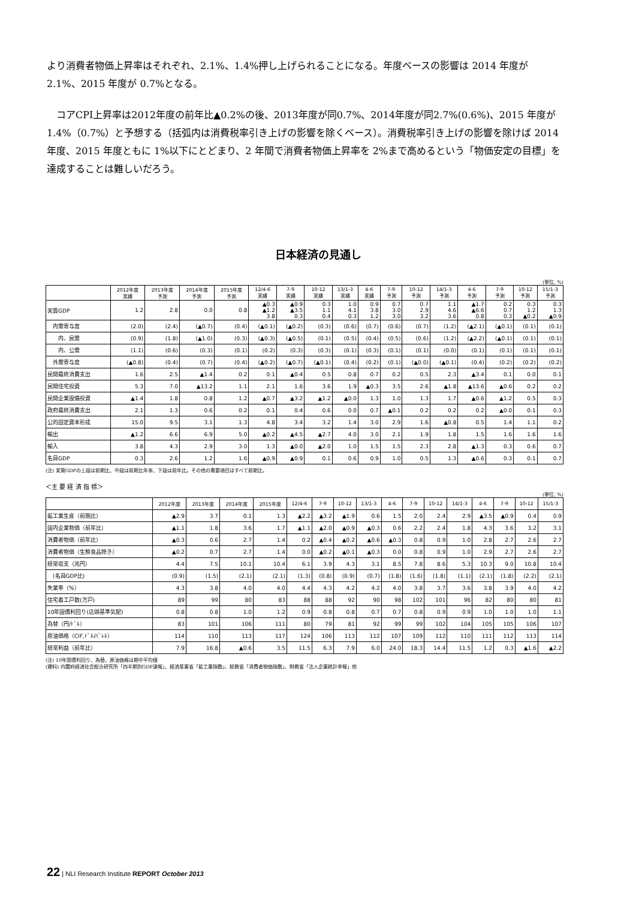より消費者物価上昇率はそれぞれ、2.1%、1.4%押し上げられることになる。年度ベースの影響は 2014 年度が 2.1%、2015 年度が 0.7%となる。
　コアCPI上昇率は2012年度の前年比▲0.2%の後、2013年度が同0.7%、2014年度が同2.7%(0.6%)、2015 年度が 1.4%（0.7%）と予想する（括弧内は消費税率引き上げの影響を除くベース）。消費税率引き上げの影響を除けば 2014 年度、2015 年度ともに 1%以下にとどまり、2 年間で消費者物価上昇率を 2%まで高めるという「物価安定の目標」を達成することは難しいだろう。
日本経済の見通し
(単位, %)
| | 2012年度 実績 | 2013年度 予測 | 2014年度 予測 | 2015年度 予測 | 12/4-6 実績 | 7-9 実績 | 10-12 実績 | 13/1-3 実績 | 4-6 実績 | 7-9 予測 | 10-12 予測 | 14/1-3 予測 | 4-6 予測 | 7-9 予測 | 10-12 予測 | 15/1-3 予測 |
| --- | --- | --- | --- | --- | --- | --- | --- | --- | --- | --- | --- | --- | --- | --- | --- | --- |
| 実質GDP | 1.2 | 2.8 | 0.0 | 0.8 | ▲0.3 ▲1.2 3.8 | ▲0.9 ▲3.5 0.3 | 0.3 1.1 0.4 | 1.0 4.1 0.3 | 0.9 3.8 1.2 | 0.7 3.0 3.0 | 0.7 2.9 3.2 | 1.1 4.6 3.6 | ▲1.7 ▲6.6 0.8 | 0.2 0.7 0.3 | 0.3 1.2 ▲0.2 | 0.3 1.3 ▲0.9 |
| 内需寄与度 | (2.0) | (2.4) | (▲0.7) | (0.4) | (▲0.1) | (▲0.2) | (0.3) | (0.6) | (0.7) | (0.6) | (0.7) | (1.2) | (▲2.1) | (▲0.1) | (0.1) | (0.1) |
| 内、民需 | (0.9) | (1.8) | (▲1.0) | (0.3) | (▲0.3) | (▲0.5) | (0.1) | (0.5) | (0.4) | (0.5) | (0.6) | (1.2) | (▲2.2) | (▲0.1) | (0.1) | (0.1) |
| 内、公需 | (1.1) | (0.6) | (0.3) | (0.1) | (0.2) | (0.3) | (0.3) | (0.1) | (0.3) | (0.1) | (0.1) | (0.0) | (0.1) | (0.1) | (0.1) | (0.1) |
| 外需寄与度 | (▲0.8) | (0.4) | (0.7) | (0.4) | (▲0.2) | (▲0.7) | (▲0.1) | (0.4) | (0.2) | (0.1) | (▲0.0) | (▲0.1) | (0.4) | (0.2) | (0.2) | (0.2) |
| 民間最終消費支出 | 1.6 | 2.5 | ▲1.4 | 0.2 | 0.1 | ▲0.4 | 0.5 | 0.8 | 0.7 | 0.2 | 0.5 | 2.3 | ▲3.4 | 0.1 | 0.0 | 0.1 |
| 民間住宅投資 | 5.3 | 7.0 | ▲13.2 | 1.1 | 2.1 | 1.6 | 3.6 | 1.9 | ▲0.3 | 3.5 | 2.6 | ▲1.8 | ▲13.6 | ▲0.6 | 0.2 | 0.2 |
| 民間企業設備投資 | ▲1.4 | 1.8 | 0.8 | 1.2 | ▲0.7 | ▲3.2 | ▲1.2 | ▲0.0 | 1.3 | 1.0 | 1.3 | 1.7 | ▲0.6 | ▲1.2 | 0.5 | 0.3 |
| 政府最終消費支出 | 2.1 | 1.3 | 0.6 | 0.2 | 0.1 | 0.4 | 0.6 | 0.0 | 0.7 | ▲0.1 | 0.2 | 0.2 | 0.2 | ▲0.0 | 0.1 | 0.3 |
| 公的固定資本形成 | 15.0 | 9.5 | 3.1 | 1.3 | 4.8 | 3.4 | 3.2 | 1.4 | 3.0 | 2.9 | 1.6 | ▲0.8 | 0.5 | 1.4 | 1.1 | 0.2 |
| 輸出 | ▲1.2 | 6.6 | 6.9 | 5.0 | ▲0.2 | ▲4.5 | ▲2.7 | 4.0 | 3.0 | 2.1 | 1.9 | 1.8 | 1.5 | 1.6 | 1.6 | 1.6 |
| 輸入 | 3.8 | 4.3 | 2.9 | 3.0 | 1.3 | ▲0.0 | ▲2.0 | 1.0 | 1.5 | 1.5 | 2.3 | 2.8 | ▲1.3 | 0.3 | 0.6 | 0.7 |
| 名目GDP | 0.3 | 2.6 | 1.2 | 1.6 | ▲0.9 | ▲0.9 | 0.1 | 0.6 | 0.9 | 1.0 | 0.5 | 1.3 | ▲0.6 | 0.3 | 0.1 | 0.7 |
(注) 実質GDPの上段は前期比、中段は前期比年率、下段は前年比。その他の需要項目はすべて前期比。
＜主 要 経 済 指 標＞
(単位, %)
| | 2012年度 | 2013年度 | 2014年度 | 2015年度 | 12/4-6 | 7-9 | 10-12 | 13/1-3 | 4-6 | 7-9 | 10-12 | 14/1-3 | 4-6 | 7-9 | 10-12 | 15/1-3 |
| --- | --- | --- | --- | --- | --- | --- | --- | --- | --- | --- | --- | --- | --- | --- | --- | --- |
| 鉱工業生産（前期比） | ▲2.9 | 3.7 | 0.1 | 1.3 | ▲2.2 | ▲3.2 | ▲1.9 | 0.6 | 1.5 | 2.0 | 2.4 | 2.9 | ▲3.5 | ▲0.9 | 0.4 | 0.9 |
| 国内企業物価（前年比） | ▲1.1 | 1.8 | 3.6 | 1.7 | ▲1.1 | ▲2.0 | ▲0.9 | ▲0.3 | 0.6 | 2.2 | 2.4 | 1.8 | 4.3 | 3.6 | 3.2 | 3.1 |
| 消費者物価（前年比） | ▲0.3 | 0.6 | 2.7 | 1.4 | 0.2 | ▲0.4 | ▲0.2 | ▲0.6 | ▲0.3 | 0.8 | 0.9 | 1.0 | 2.8 | 2.7 | 2.6 | 2.7 |
| 消費者物価（生鮮食品除き） | ▲0.2 | 0.7 | 2.7 | 1.4 | 0.0 | ▲0.2 | ▲0.1 | ▲0.3 | 0.0 | 0.8 | 0.9 | 1.0 | 2.9 | 2.7 | 2.6 | 2.7 |
| 経常収支（兆円） | 4.4 | 7.5 | 10.1 | 10.4 | 6.1 | 3.9 | 4.3 | 3.1 | 8.5 | 7.8 | 8.6 | 5.3 | 10.3 | 9.0 | 10.8 | 10.4 |
| (名目GDP比) | (0.9) | (1.5) | (2.1) | (2.1) | (1.3) | (0.8) | (0.9) | (0.7) | (1.8) | (1.6) | (1.8) | (1.1) | (2.1) | (1.8) | (2.2) | (2.1) |
| 失業率（%） | 4.3 | 3.8 | 4.0 | 4.0 | 4.4 | 4.3 | 4.2 | 4.2 | 4.0 | 3.8 | 3.7 | 3.6 | 3.8 | 3.9 | 4.0 | 4.2 |
| 住宅着工戸数(万戸) | 89 | 99 | 80 | 83 | 88 | 88 | 92 | 90 | 98 | 102 | 101 | 96 | 82 | 80 | 80 | 81 |
| 10年国債利回り(店頭基準気配) | 0.8 | 0.8 | 1.0 | 1.2 | 0.9 | 0.8 | 0.8 | 0.7 | 0.7 | 0.8 | 0.9 | 0.9 | 1.0 | 1.0 | 1.0 | 1.1 |
| 為替（円/ﾄﾞﾙ） | 83 | 101 | 106 | 111 | 80 | 79 | 81 | 92 | 99 | 99 | 102 | 104 | 105 | 105 | 106 | 107 |
| 原油価格（CIF,ﾄﾞﾙ/ﾊﾞﾚﾙ） | 114 | 110 | 113 | 117 | 124 | 106 | 113 | 112 | 107 | 109 | 112 | 110 | 111 | 112 | 113 | 114 |
| 経常利益（前年比） | 7.9 | 16.8 | ▲0.6 | 3.5 | 11.5 | 6.3 | 7.9 | 6.0 | 24.0 | 18.3 | 14.4 | 11.5 | 1.2 | 0.3 | ▲1.6 | ▲2.2 |
(注) 10年国債利回り、為替、原油価格は期中平均値
(資料) 内閣府経済社会総合研究所「四半期別GDP速報」、経済産業省「鉱工業指数」、総務省「消費者物価指数」、財務省「法人企業統計季報」他
22 | NLI Research Institute REPORT October 2013